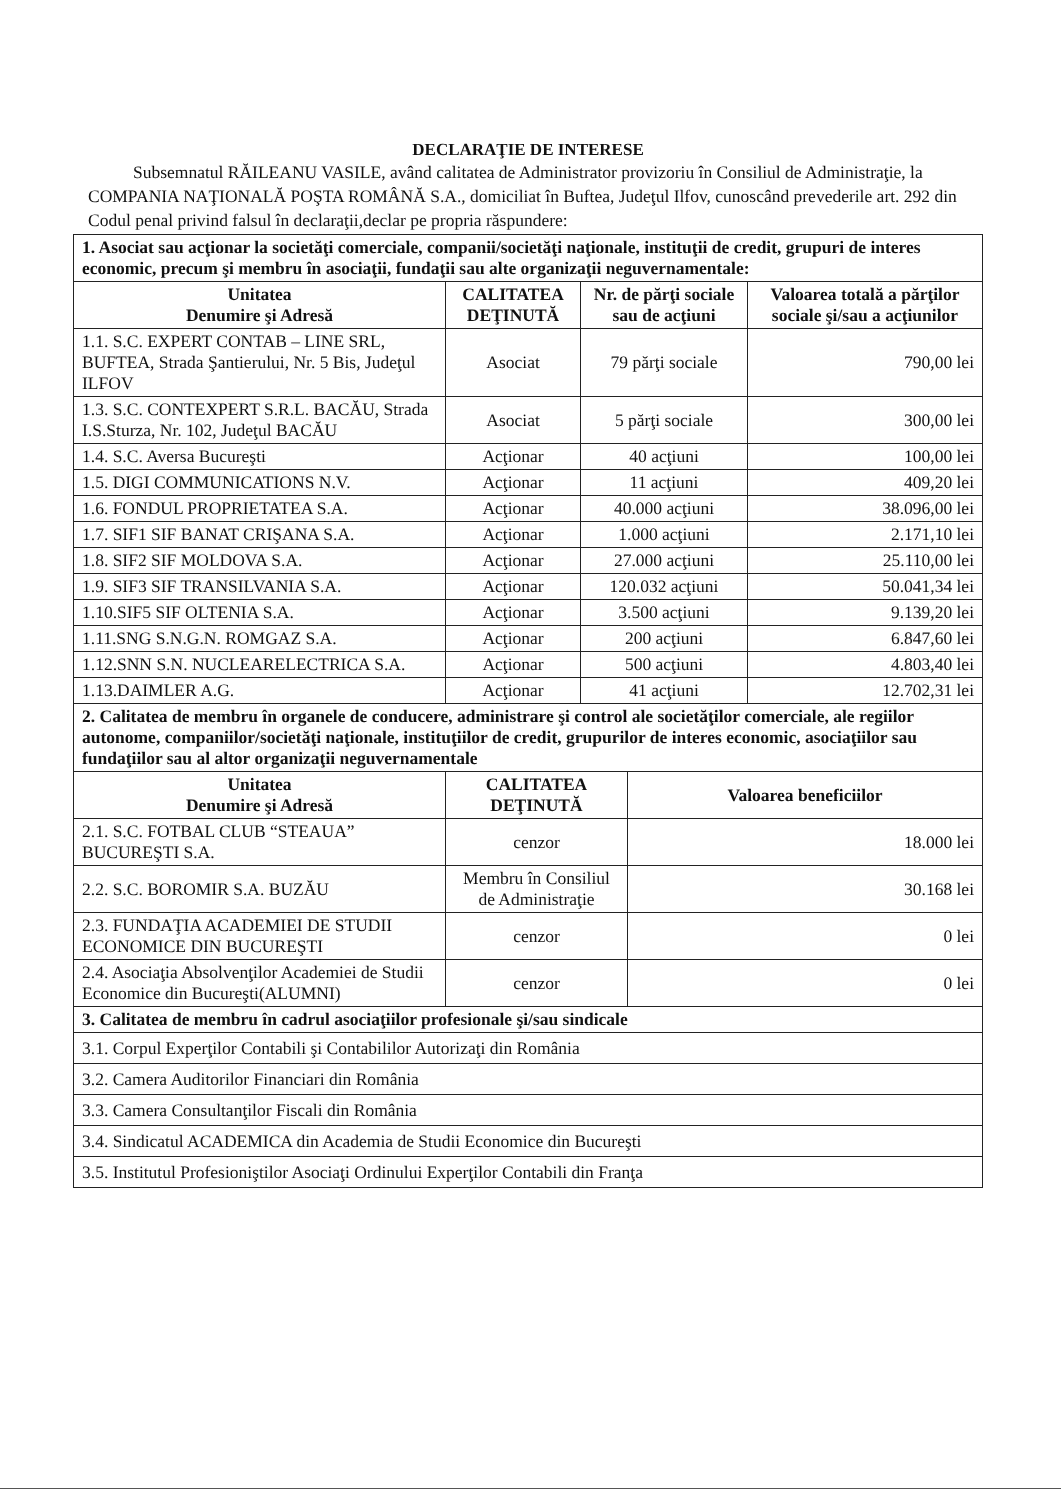DECLARAŢIE DE INTERESE
Subsemnatul RĂILEANU VASILE, având calitatea de Administrator provizoriu în Consiliul de Administraţie, la COMPANIA NAŢIONALĂ POŞTA ROMÂNĂ S.A., domiciliat în Buftea, Judeţul Ilfov, cunoscând prevederile art. 292 din Codul penal privind falsul în declaraţii,declar pe propria răspundere:
| 1. Asociat sau acţionar la societăţi comerciale, companii/societăţi naţionale, instituţii de credit, grupuri de interes economic, precum şi membru în asociaţii, fundaţii sau alte organizaţii neguvernamentale: | | | |
| Unitatea Denumire şi Adresă | CALITATEA DEŢINUTĂ | Nr. de părţi sociale sau de acţiuni | Valoarea totală a părţilor sociale şi/sau a acţiunilor |
| 1.1. S.C. EXPERT CONTAB – LINE SRL, BUFTEA, Strada Şantierului, Nr. 5 Bis, Judeţul ILFOV | Asociat | 79 părţi sociale | 790,00 lei |
| 1.3. S.C. CONTEXPERT S.R.L. BACĂU, Strada I.S.Sturza, Nr. 102, Judeţul BACĂU | Asociat | 5 părţi sociale | 300,00 lei |
| 1.4. S.C. Aversa Bucureşti | Acţionar | 40 acţiuni | 100,00 lei |
| 1.5. DIGI COMMUNICATIONS N.V. | Acţionar | 11 acţiuni | 409,20 lei |
| 1.6. FONDUL PROPRIETATEA S.A. | Acţionar | 40.000 acţiuni | 38.096,00 lei |
| 1.7. SIF1 SIF BANAT CRIŞANA S.A. | Acţionar | 1.000 acţiuni | 2.171,10 lei |
| 1.8. SIF2 SIF MOLDOVA S.A. | Acţionar | 27.000 acţiuni | 25.110,00 lei |
| 1.9. SIF3 SIF TRANSILVANIA S.A. | Acţionar | 120.032 acţiuni | 50.041,34 lei |
| 1.10.SIF5 SIF OLTENIA S.A. | Acţionar | 3.500 acţiuni | 9.139,20 lei |
| 1.11.SNG S.N.G.N. ROMGAZ S.A. | Acţionar | 200 acţiuni | 6.847,60 lei |
| 1.12.SNN S.N. NUCLEARELECTRICA S.A. | Acţionar | 500 acţiuni | 4.803,40 lei |
| 1.13.DAIMLER A.G. | Acţionar | 41 acţiuni | 12.702,31 lei |
| 2. Calitatea de membru în organele de conducere, administrare şi control ale societăţilor comerciale, ale regiilor autonome, companiilor/societăţi naţionale, instituţiilor de credit, grupurilor de interes economic, asociaţiilor sau fundaţiilor sau al altor organizaţii neguvernamentale | | |
| Unitatea Denumire şi Adresă | CALITATEA DEŢINUTĂ | Valoarea beneficiilor |
| 2.1. S.C. FOTBAL CLUB “STEAUA” BUCUREŞTI S.A. | cenzor | 18.000 lei |
| 2.2. S.C. BOROMIR S.A. BUZĂU | Membru în Consiliul de Administraţie | 30.168 lei |
| 2.3. FUNDAŢIA ACADEMIEI DE STUDII ECONOMICE DIN BUCUREŞTI | cenzor | 0 lei |
| 2.4. Asociaţia Absolvenţilor Academiei de Studii Economice din Bucureşti(ALUMNI) | cenzor | 0 lei |
| 3. Calitatea de membru în cadrul asociaţiilor profesionale şi/sau sindicale | | |
| 3.1. Corpul Experţilor Contabili şi Contabililor Autorizaţi din România | | |
| 3.2. Camera Auditorilor Financiari din România | | |
| 3.3. Camera Consultanţilor Fiscali din România | | |
| 3.4. Sindicatul ACADEMICA din Academia de Studii Economice din Bucureşti | | |
| 3.5. Institutul Profesioniştilor Asociaţi Ordinului Experţilor Contabili din Franţa | | |